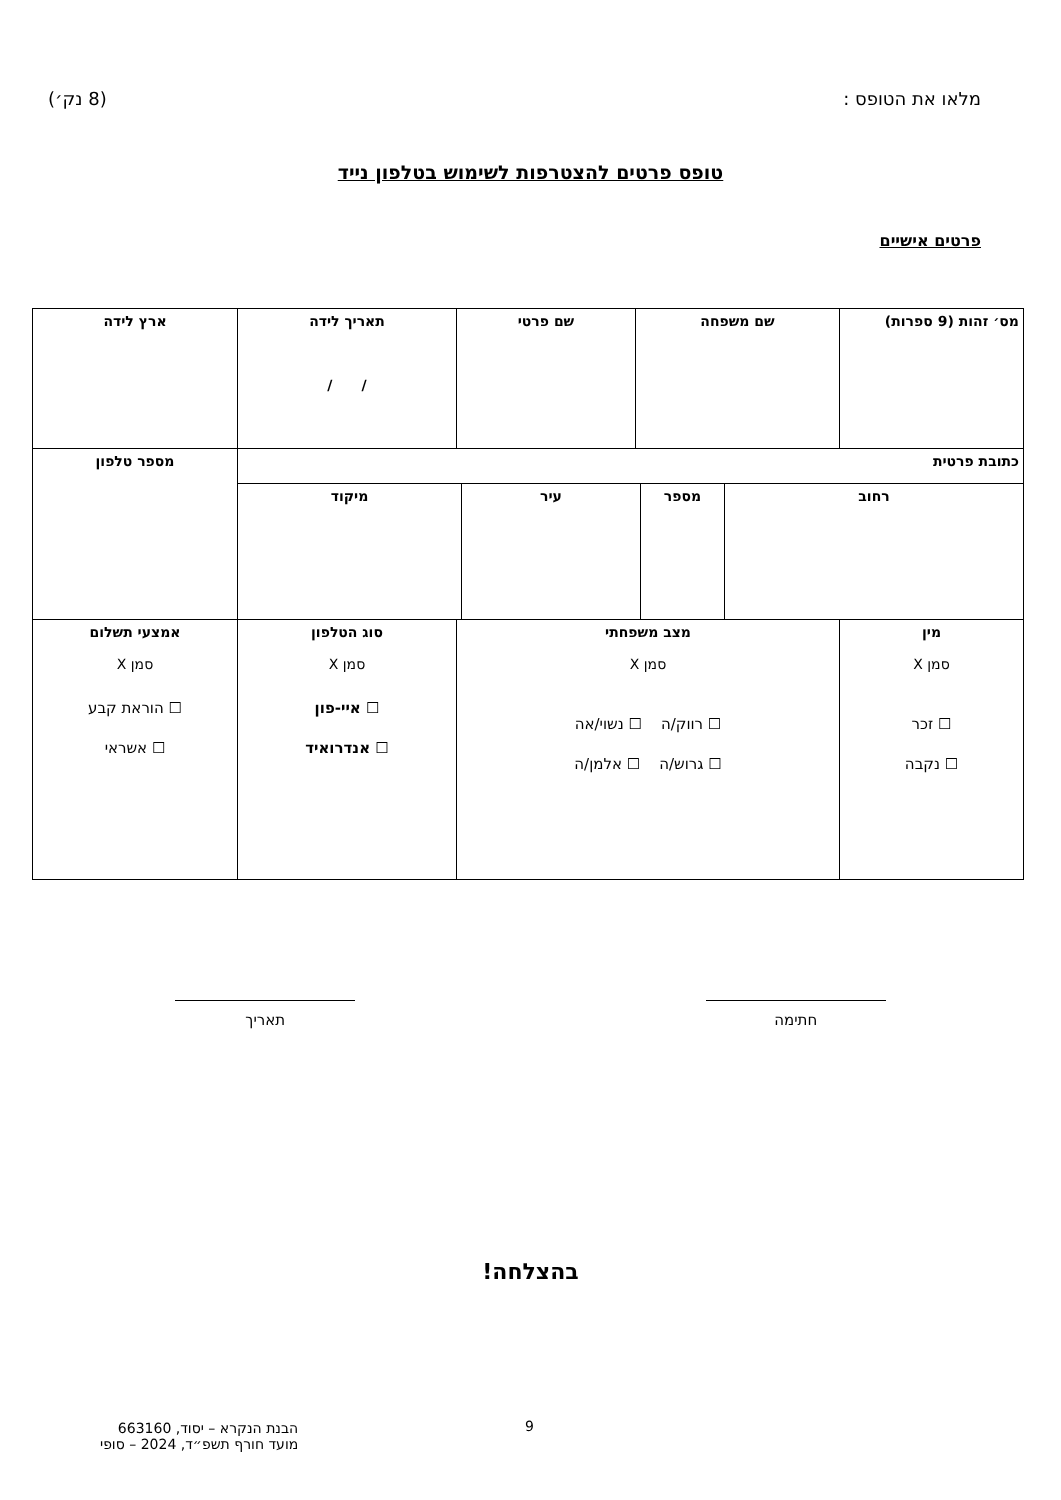מלאו את הטופס : (8 נק׳)
טופס פרטים להצטרפות לשימוש בטלפון נייד
פרטים אישיים
| מס׳ זהות (9 ספרות) | שם משפחה | שם פרטי | תאריך לידה / / | ארץ לידה |
| כתובת פרטית | | | | מספר טלפון |
| / רחוב / מספר / עיר / מיקוד / | | | | |
| מין סמן X ☐ זכר ☐ נקבה | מצב משפחתי סמן X ☐ רווק/ה ☐ נשוי/אה ☐ גרוש/ה ☐ אלמן/ה | | סוג הטלפון סמן X ☐ איי-פון ☐ אנדרואיד | אמצעי תשלום סמן X ☐ הוראת קבע ☐ אשראי |
חתימה תאריך
בהצלחה!
9
הבנת הנקרא – יסוד, 663160
מועד חורף תשפ״ד, 2024 – סופי